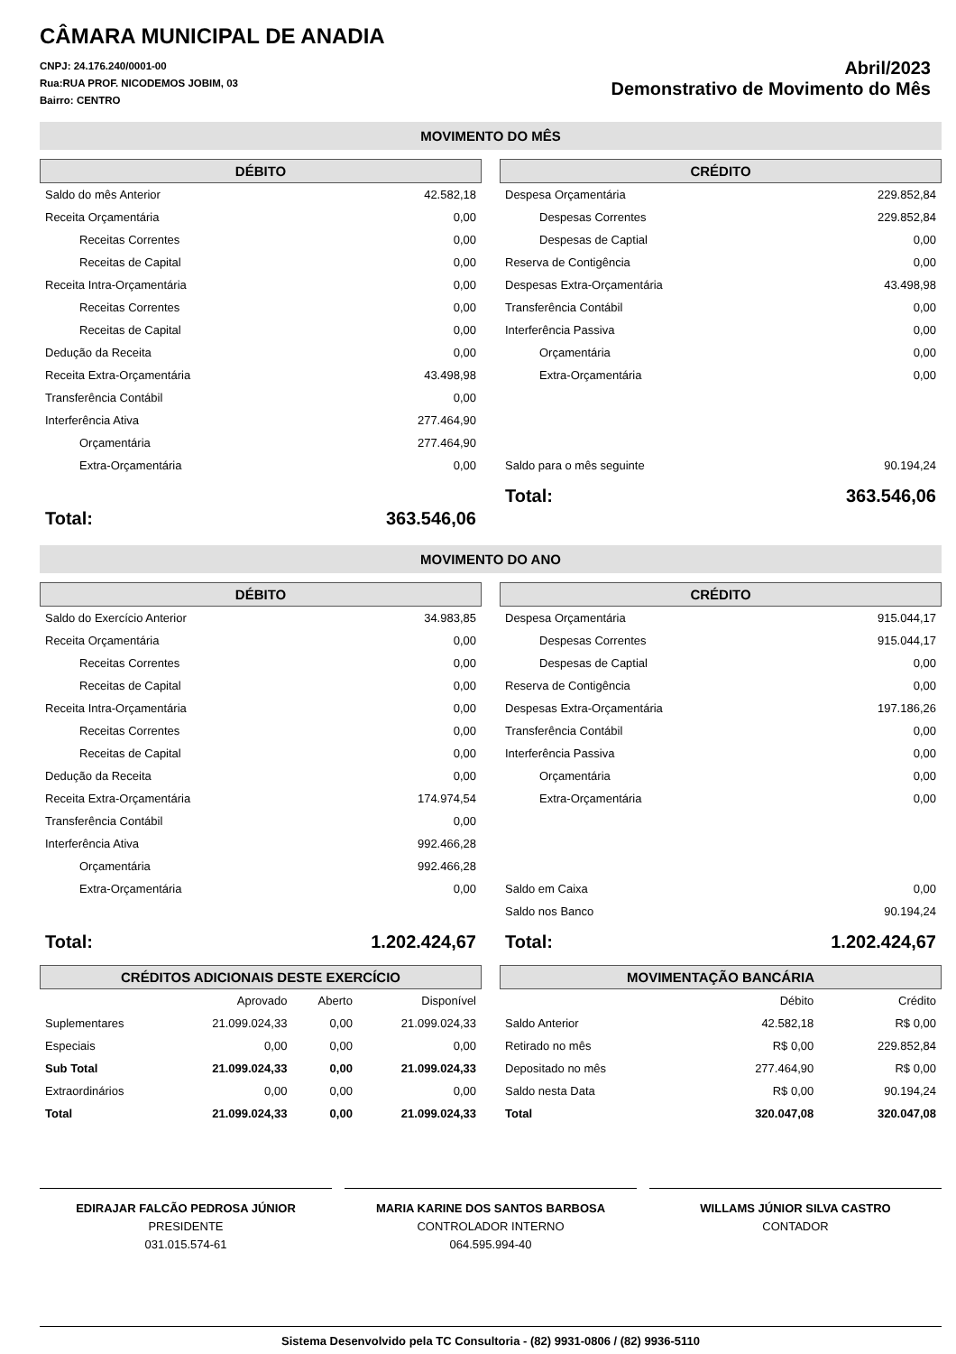CÂMARA MUNICIPAL DE ANADIA
CNPJ: 24.176.240/0001-00
Rua:RUA PROF. NICODEMOS JOBIM, 03
Bairro: CENTRO
Abril/2023
Demonstrativo de Movimento do Mês
MOVIMENTO DO MÊS
DÉBITO
| Saldo do mês Anterior | 42.582,18 |
| Receita Orçamentária | 0,00 |
| Receitas Correntes | 0,00 |
| Receitas de Capital | 0,00 |
| Receita Intra-Orçamentária | 0,00 |
| Receitas Correntes | 0,00 |
| Receitas de Capital | 0,00 |
| Dedução da Receita | 0,00 |
| Receita Extra-Orçamentária | 43.498,98 |
| Transferência Contábil | 0,00 |
| Interferência Ativa | 277.464,90 |
| Orçamentária | 277.464,90 |
| Extra-Orçamentária | 0,00 |
| Total: | 363.546,06 |
CRÉDITO
| Despesa Orçamentária | 229.852,84 |
| Despesas Correntes | 229.852,84 |
| Despesas de Captial | 0,00 |
| Reserva de Contigência | 0,00 |
| Despesas Extra-Orçamentária | 43.498,98 |
| Transferência Contábil | 0,00 |
| Interferência Passiva | 0,00 |
| Orçamentária | 0,00 |
| Extra-Orçamentária | 0,00 |
| Saldo para o mês seguinte | 90.194,24 |
| Total: | 363.546,06 |
MOVIMENTO DO ANO
DÉBITO
| Saldo do Exercício Anterior | 34.983,85 |
| Receita Orçamentária | 0,00 |
| Receitas Correntes | 0,00 |
| Receitas de Capital | 0,00 |
| Receita Intra-Orçamentária | 0,00 |
| Receitas Correntes | 0,00 |
| Receitas de Capital | 0,00 |
| Dedução da Receita | 0,00 |
| Receita Extra-Orçamentária | 174.974,54 |
| Transferência Contábil | 0,00 |
| Interferência Ativa | 992.466,28 |
| Orçamentária | 992.466,28 |
| Extra-Orçamentária | 0,00 |
| Total: | 1.202.424,67 |
CRÉDITO
| Despesa Orçamentária | 915.044,17 |
| Despesas Correntes | 915.044,17 |
| Despesas de Captial | 0,00 |
| Reserva de Contigência | 0,00 |
| Despesas Extra-Orçamentária | 197.186,26 |
| Transferência Contábil | 0,00 |
| Interferência Passiva | 0,00 |
| Orçamentária | 0,00 |
| Extra-Orçamentária | 0,00 |
| Saldo em Caixa | 0,00 |
| Saldo nos Banco | 90.194,24 |
| Total: | 1.202.424,67 |
CRÉDITOS ADICIONAIS DESTE EXERCÍCIO
| | Aprovado | Aberto | Disponível |
| Suplementares | 21.099.024,33 | 0,00 | 21.099.024,33 |
| Especiais | 0,00 | 0,00 | 0,00 |
| Sub Total | 21.099.024,33 | 0,00 | 21.099.024,33 |
| Extraordinários | 0,00 | 0,00 | 0,00 |
| Total | 21.099.024,33 | 0,00 | 21.099.024,33 |
MOVIMENTAÇÃO BANCÁRIA
| | Débito | Crédito |
| Saldo Anterior | 42.582,18 | R$ 0,00 |
| Retirado no mês | R$ 0,00 | 229.852,84 |
| Depositado no mês | 277.464,90 | R$ 0,00 |
| Saldo nesta Data | R$ 0,00 | 90.194,24 |
| Total | 320.047,08 | 320.047,08 |
EDIRAJAR FALCÃO PEDROSA JÚNIOR
PRESIDENTE
031.015.574-61
MARIA KARINE DOS SANTOS BARBOSA
CONTROLADOR INTERNO
064.595.994-40
WILLAMS JÚNIOR SILVA CASTRO
CONTADOR
Sistema Desenvolvido pela TC Consultoria - (82) 9931-0806 / (82) 9936-5110